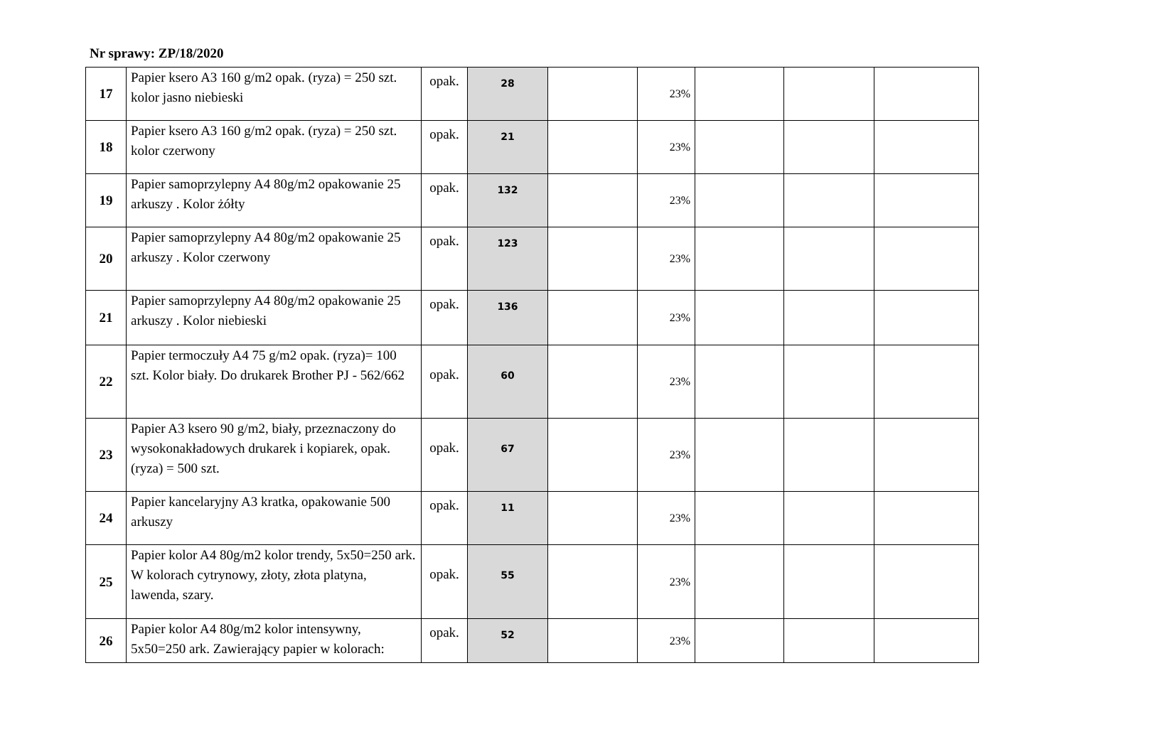Nr sprawy: ZP/18/2020
| 17 | Papier ksero A3 160 g/m2 opak. (ryza) = 250 szt. kolor jasno niebieski | opak. | 28 | | 23% | | | |
| 18 | Papier ksero A3 160 g/m2 opak. (ryza) = 250 szt. kolor czerwony | opak. | 21 | | 23% | | | |
| 19 | Papier samoprzylepny A4 80g/m2 opakowanie 25 arkuszy . Kolor żółty | opak. | 132 | | 23% | | | |
| 20 | Papier samoprzylepny A4 80g/m2 opakowanie 25 arkuszy . Kolor czerwony | opak. | 123 | | 23% | | | |
| 21 | Papier samoprzylepny A4 80g/m2 opakowanie 25 arkuszy . Kolor niebieski | opak. | 136 | | 23% | | | |
| 22 | Papier termoczuły A4 75 g/m2 opak. (ryza)= 100 szt. Kolor biały. Do drukarek Brother PJ - 562/662 | opak. | 60 | | 23% | | | |
| 23 | Papier A3 ksero 90 g/m2, biały, przeznaczony do wysokonakładowych drukarek i kopiarek, opak. (ryza) = 500 szt. | opak. | 67 | | 23% | | | |
| 24 | Papier kancelaryjny A3 kratka, opakowanie 500 arkuszy | opak. | 11 | | 23% | | | |
| 25 | Papier kolor A4 80g/m2 kolor trendy, 5x50=250 ark. W kolorach cytrynowy, złoty, złota platyna, lawenda, szary. | opak. | 55 | | 23% | | | |
| 26 | Papier kolor A4 80g/m2 kolor intensywny, 5x50=250 ark. Zawierający papier w kolorach: | opak. | 52 | | 23% | | | |